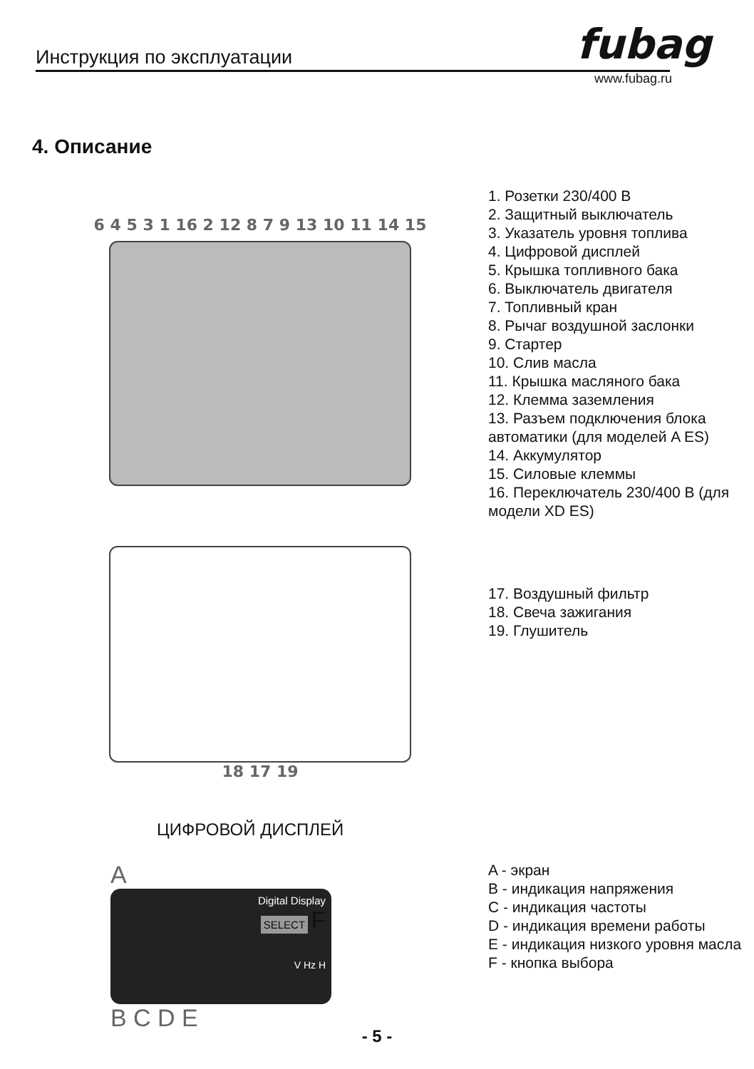Инструкция по эксплуатации fubag
www.fubag.ru
4. Описание
6 4 5 3 1 16 2 12 8 7 9 13 10 11 14 15
1. Розетки 230/400 В
2. Защитный выключатель
3. Указатель уровня топлива
4. Цифровой дисплей
5. Крышка топливного бака
6. Выключатель двигателя
7. Топливный кран
8. Рычаг воздушной заслонки
9. Стартер
10. Слив масла
11. Крышка масляного бака
12. Клемма заземления
13. Разъем подключения блока автоматики (для моделей A ES)
14. Аккумулятор
15. Силовые клеммы
16. Переключатель 230/400 В (для модели XD ES)
18 17 19
17. Воздушный фильтр
18. Свеча зажигания
19. Глушитель
ЦИФРОВОЙ ДИСПЛЕЙ
A
Digital Display
SELECT F
V Hz H
B C D E
A - экран
B - индикация напряжения
C - индикация частоты
D - индикация времени работы
E - индикация низкого уровня масла
F - кнопка выбора
- 5 -